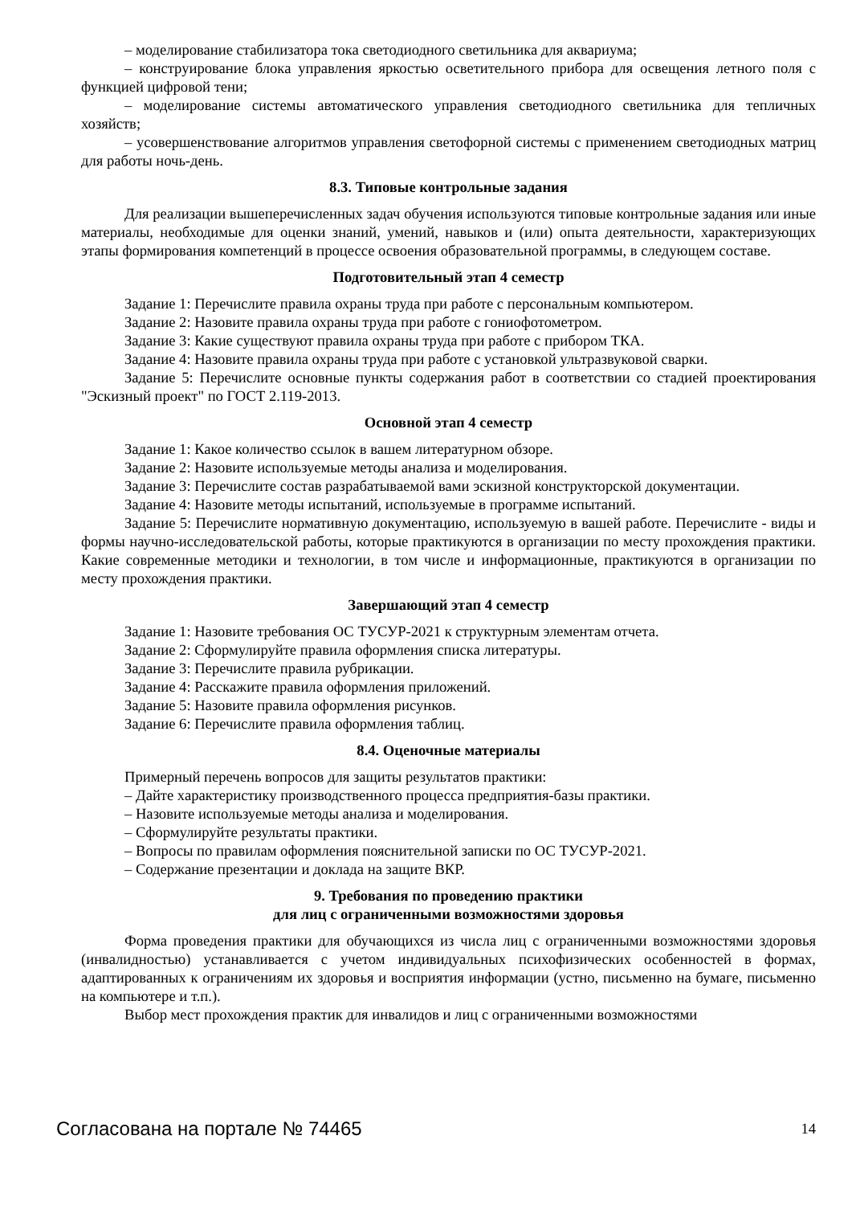– моделирование стабилизатора тока светодиодного светильника для аквариума;
– конструирование блока управления яркостью осветительного прибора для освещения летного поля с функцией цифровой тени;
– моделирование системы автоматического управления светодиодного светильника для тепличных хозяйств;
– усовершенствование алгоритмов управления светофорной системы с применением светодиодных матриц для работы ночь-день.
8.3. Типовые контрольные задания
Для реализации вышеперечисленных задач обучения используются типовые контрольные задания или иные материалы, необходимые для оценки знаний, умений, навыков и (или) опыта деятельности, характеризующих этапы формирования компетенций в процессе освоения образовательной программы, в следующем составе.
Подготовительный этап 4 семестр
Задание 1: Перечислите правила охраны труда при работе с персональным компьютером.
Задание 2: Назовите правила охраны труда при работе с гониофотометром.
Задание 3: Какие существуют правила охраны труда при работе с прибором ТКА.
Задание 4: Назовите правила охраны труда при работе с установкой ультразвуковой сварки.
Задание 5: Перечислите основные пункты содержания работ в соответствии со стадией проектирования "Эскизный проект" по ГОСТ 2.119-2013.
Основной этап 4 семестр
Задание 1: Какое количество ссылок в вашем литературном обзоре.
Задание 2: Назовите используемые методы анализа и моделирования.
Задание 3: Перечислите состав разрабатываемой вами эскизной конструкторской документации.
Задание 4: Назовите методы испытаний, используемые в программе испытаний.
Задание 5: Перечислите нормативную документацию, используемую в вашей работе. Перечислите - виды и формы научно-исследовательской работы, которые практикуются в организации по месту прохождения практики. Какие современные методики и технологии, в том числе и информационные, практикуются в организации по месту прохождения практики.
Завершающий этап 4 семестр
Задание 1: Назовите требования ОС ТУСУР-2021 к структурным элементам отчета.
Задание 2: Сформулируйте правила оформления списка литературы.
Задание 3: Перечислите правила рубрикации.
Задание 4: Расскажите правила оформления приложений.
Задание 5: Назовите правила оформления рисунков.
Задание 6: Перечислите правила оформления таблиц.
8.4. Оценочные материалы
Примерный перечень вопросов для защиты результатов практики:
– Дайте характеристику производственного процесса предприятия-базы практики.
– Назовите используемые методы анализа и моделирования.
– Сформулируйте результаты практики.
– Вопросы по правилам оформления пояснительной записки по ОС ТУСУР-2021.
– Содержание презентации и доклада на защите ВКР.
9. Требования по проведению практики
для лиц с ограниченными возможностями здоровья
Форма проведения практики для обучающихся из числа лиц с ограниченными возможностями здоровья (инвалидностью) устанавливается с учетом индивидуальных психофизических особенностей в формах, адаптированных к ограничениям их здоровья и восприятия информации (устно, письменно на бумаге, письменно на компьютере и т.п.).
Выбор мест прохождения практик для инвалидов и лиц с ограниченными возможностями
Согласована на портале № 74465 14